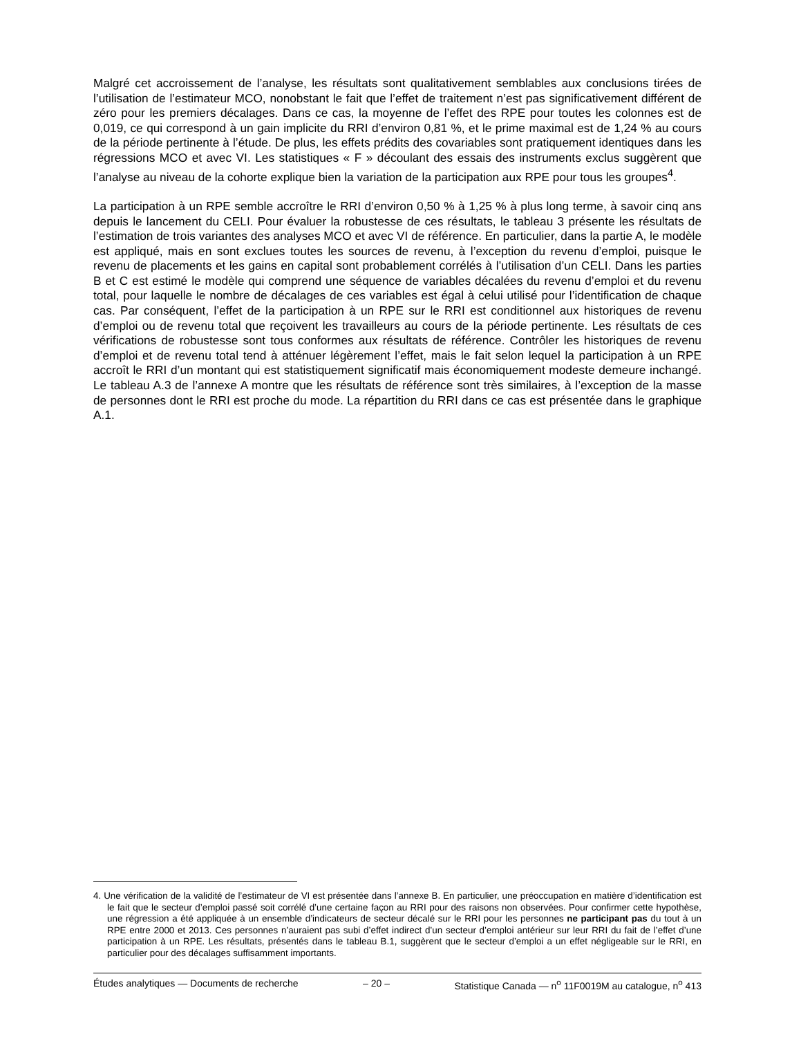Malgré cet accroissement de l’analyse, les résultats sont qualitativement semblables aux conclusions tirées de l’utilisation de l’estimateur MCO, nonobstant le fait que l’effet de traitement n’est pas significativement différent de zéro pour les premiers décalages. Dans ce cas, la moyenne de l’effet des RPE pour toutes les colonnes est de 0,019, ce qui correspond à un gain implicite du RRI d’environ 0,81 %, et le prime maximal est de 1,24 % au cours de la période pertinente à l’étude. De plus, les effets prédits des covariables sont pratiquement identiques dans les régressions MCO et avec VI. Les statistiques « F » découlant des essais des instruments exclus suggèrent que l’analyse au niveau de la cohorte explique bien la variation de la participation aux RPE pour tous les groupes<sup>4</sup>.
La participation à un RPE semble accroître le RRI d’environ 0,50 % à 1,25 % à plus long terme, à savoir cinq ans depuis le lancement du CELI. Pour évaluer la robustesse de ces résultats, le tableau 3 présente les résultats de l’estimation de trois variantes des analyses MCO et avec VI de référence. En particulier, dans la partie A, le modèle est appliqué, mais en sont exclues toutes les sources de revenu, à l’exception du revenu d’emploi, puisque le revenu de placements et les gains en capital sont probablement corrélés à l’utilisation d’un CELI. Dans les parties B et C est estimé le modèle qui comprend une séquence de variables décalées du revenu d’emploi et du revenu total, pour laquelle le nombre de décalages de ces variables est égal à celui utilisé pour l’identification de chaque cas. Par conséquent, l’effet de la participation à un RPE sur le RRI est conditionnel aux historiques de revenu d’emploi ou de revenu total que reçoivent les travailleurs au cours de la période pertinente. Les résultats de ces vérifications de robustesse sont tous conformes aux résultats de référence. Contrôler les historiques de revenu d’emploi et de revenu total tend à atténuer légèrement l’effet, mais le fait selon lequel la participation à un RPE accroît le RRI d’un montant qui est statistiquement significatif mais économiquement modeste demeure inchangé. Le tableau A.3 de l’annexe A montre que les résultats de référence sont très similaires, à l’exception de la masse de personnes dont le RRI est proche du mode. La répartition du RRI dans ce cas est présentée dans le graphique A.1.
4. Une vérification de la validité de l’estimateur de VI est présentée dans l’annexe B. En particulier, une préoccupation en matière d’identification est le fait que le secteur d’emploi passé soit corrélé d’une certaine façon au RRI pour des raisons non observées. Pour confirmer cette hypothèse, une régression a été appliquée à un ensemble d’indicateurs de secteur décalé sur le RRI pour les personnes ne participant pas du tout à un RPE entre 2000 et 2013. Ces personnes n’auraient pas subi d’effet indirect d’un secteur d’emploi antérieur sur leur RRI du fait de l’effet d’une participation à un RPE. Les résultats, présentés dans le tableau B.1, suggèrent que le secteur d’emploi a un effet négligeable sur le RRI, en particulier pour des décalages suffisamment importants.
Études analytiques — Documents de recherche – 20 – Statistique Canada — n<sup>o</sup> 11F0019M au catalogue, n<sup>o</sup> 413